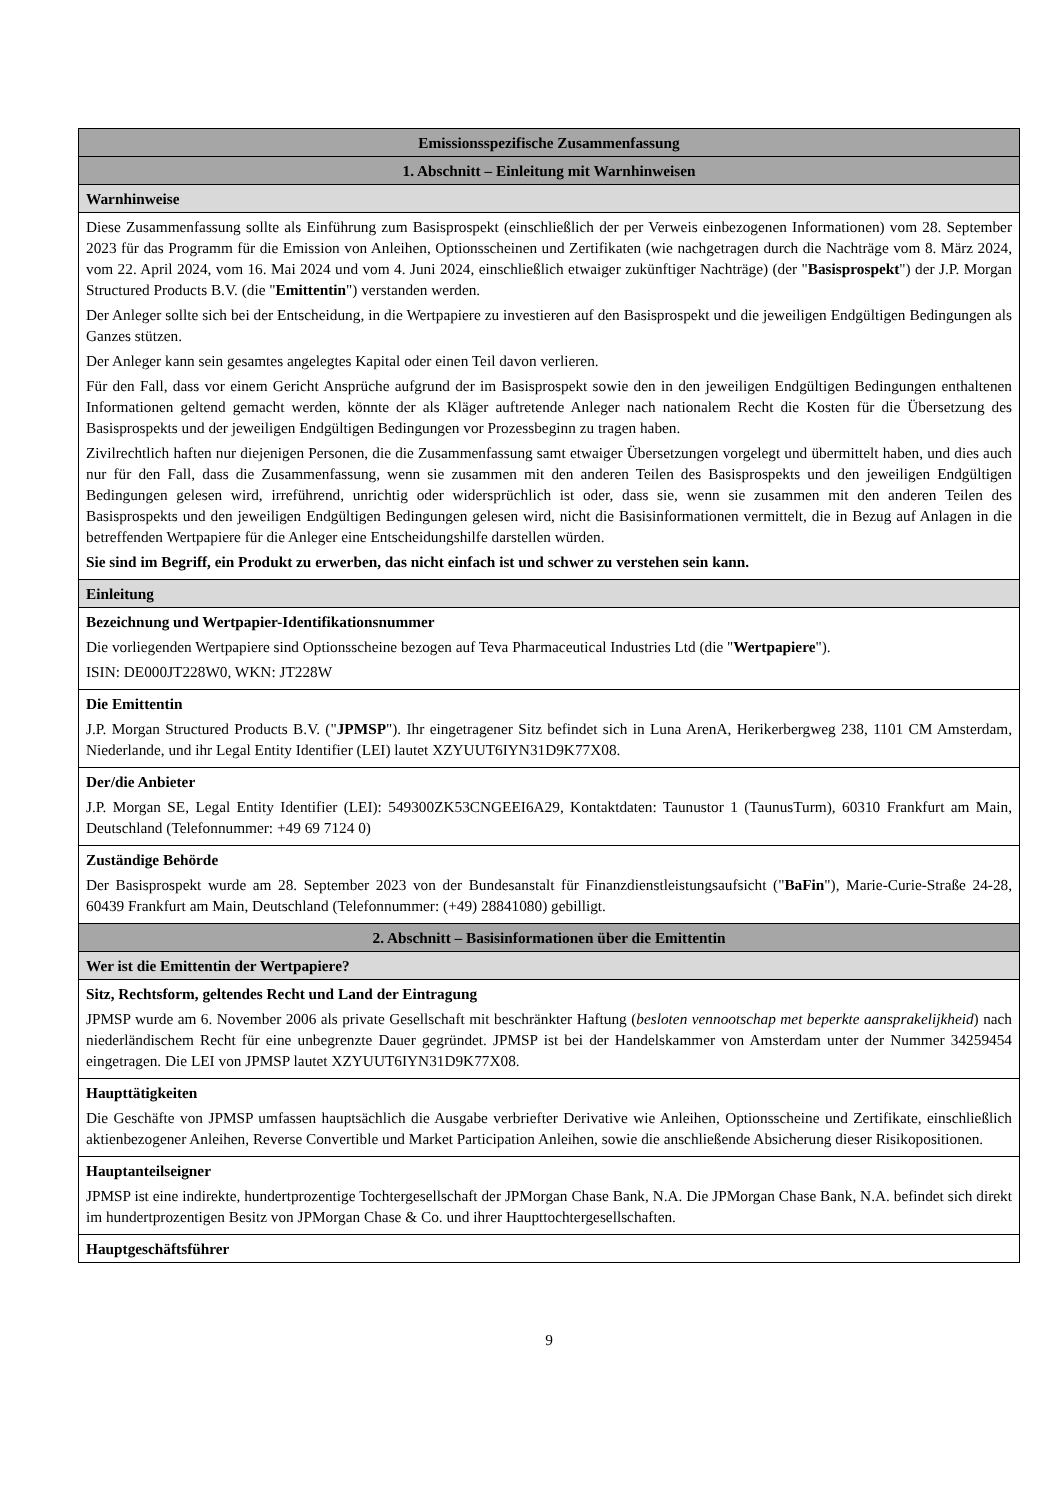| Emissionsspezifische Zusammenfassung |
| 1. Abschnitt – Einleitung mit Warnhinweisen |
| Warnhinweise |
| Diese Zusammenfassung sollte als Einführung zum Basisprospekt (einschließlich der per Verweis einbezogenen Informationen) vom 28. September 2023 für das Programm für die Emission von Anleihen, Optionsscheinen und Zertifikaten (wie nachgetragen durch die Nachträge vom 8. März 2024, vom 22. April 2024, vom 16. Mai 2024 und vom 4. Juni 2024, einschließlich etwaiger zukünftiger Nachträge) (der " Basisprospekt ") der J.P. Morgan Structured Products B.V. (die " Emittentin ") verstanden werden. Der Anleger sollte sich bei der Entscheidung, in die Wertpapiere zu investieren auf den Basisprospekt und die jeweiligen Endgültigen Bedingungen als Ganzes stützen. Der Anleger kann sein gesamtes angelegtes Kapital oder einen Teil davon verlieren. Für den Fall, dass vor einem Gericht Ansprüche aufgrund der im Basisprospekt sowie den in den jeweiligen Endgültigen Bedingungen enthaltenen Informationen geltend gemacht werden, könnte der als Kläger auftretende Anleger nach nationalem Recht die Kosten für die Übersetzung des Basisprospekts und der jeweiligen Endgültigen Bedingungen vor Prozessbeginn zu tragen haben. Zivilrechtlich haften nur diejenigen Personen, die die Zusammenfassung samt etwaiger Übersetzungen vorgelegt und übermittelt haben, und dies auch nur für den Fall, dass die Zusammenfassung, wenn sie zusammen mit den anderen Teilen des Basisprospekts und den jeweiligen Endgültigen Bedingungen gelesen wird, irreführend, unrichtig oder widersprüchlich ist oder, dass sie, wenn sie zusammen mit den anderen Teilen des Basisprospekts und den jeweiligen Endgültigen Bedingungen gelesen wird, nicht die Basisinformationen vermittelt, die in Bezug auf Anlagen in die betreffenden Wertpapiere für die Anleger eine Entscheidungshilfe darstellen würden. Sie sind im Begriff, ein Produkt zu erwerben, das nicht einfach ist und schwer zu verstehen sein kann. |
| Einleitung |
| Bezeichnung und Wertpapier-Identifikationsnummer Die vorliegenden Wertpapiere sind Optionsscheine bezogen auf Teva Pharmaceutical Industries Ltd (die " Wertpapiere "). ISIN: DE000JT228W0, WKN: JT228W |
| Die Emittentin J.P. Morgan Structured Products B.V. (" JPMSP "). Ihr eingetragener Sitz befindet sich in Luna ArenA, Herikerbergweg 238, 1101 CM Amsterdam, Niederlande, und ihr Legal Entity Identifier (LEI) lautet XZYUUT6IYN31D9K77X08. |
| Der/die Anbieter J.P. Morgan SE, Legal Entity Identifier (LEI): 549300ZK53CNGEEI6A29, Kontaktdaten: Taunustor 1 (TaunusTurm), 60310 Frankfurt am Main, Deutschland (Telefonnummer: +49 69 7124 0) |
| Zuständige Behörde Der Basisprospekt wurde am 28. September 2023 von der Bundesanstalt für Finanzdienstleistungsaufsicht (" BaFin "), Marie-Curie-Straße 24-28, 60439 Frankfurt am Main, Deutschland (Telefonnummer: (+49) 28841080) gebilligt. |
| 2. Abschnitt – Basisinformationen über die Emittentin |
| Wer ist die Emittentin der Wertpapiere? |
| Sitz, Rechtsform, geltendes Recht und Land der Eintragung JPMSP wurde am 6. November 2006 als private Gesellschaft mit beschränkter Haftung ( besloten vennootschap met beperkte aansprakelijkheid ) nach niederländischem Recht für eine unbegrenzte Dauer gegründet. JPMSP ist bei der Handelskammer von Amsterdam unter der Nummer 34259454 eingetragen. Die LEI von JPMSP lautet XZYUUT6IYN31D9K77X08. |
| Haupttätigkeiten Die Geschäfte von JPMSP umfassen hauptsächlich die Ausgabe verbriefter Derivative wie Anleihen, Optionsscheine und Zertifikate, einschließlich aktienbezogener Anleihen, Reverse Convertible und Market Participation Anleihen, sowie die anschließende Absicherung dieser Risikopositionen. |
| Hauptanteilseigner JPMSP ist eine indirekte, hundertprozentige Tochtergesellschaft der JPMorgan Chase Bank, N.A. Die JPMorgan Chase Bank, N.A. befindet sich direkt im hundertprozentigen Besitz von JPMorgan Chase & Co. und ihrer Haupttochtergesellschaften. |
| Hauptgeschäftsführer |
9